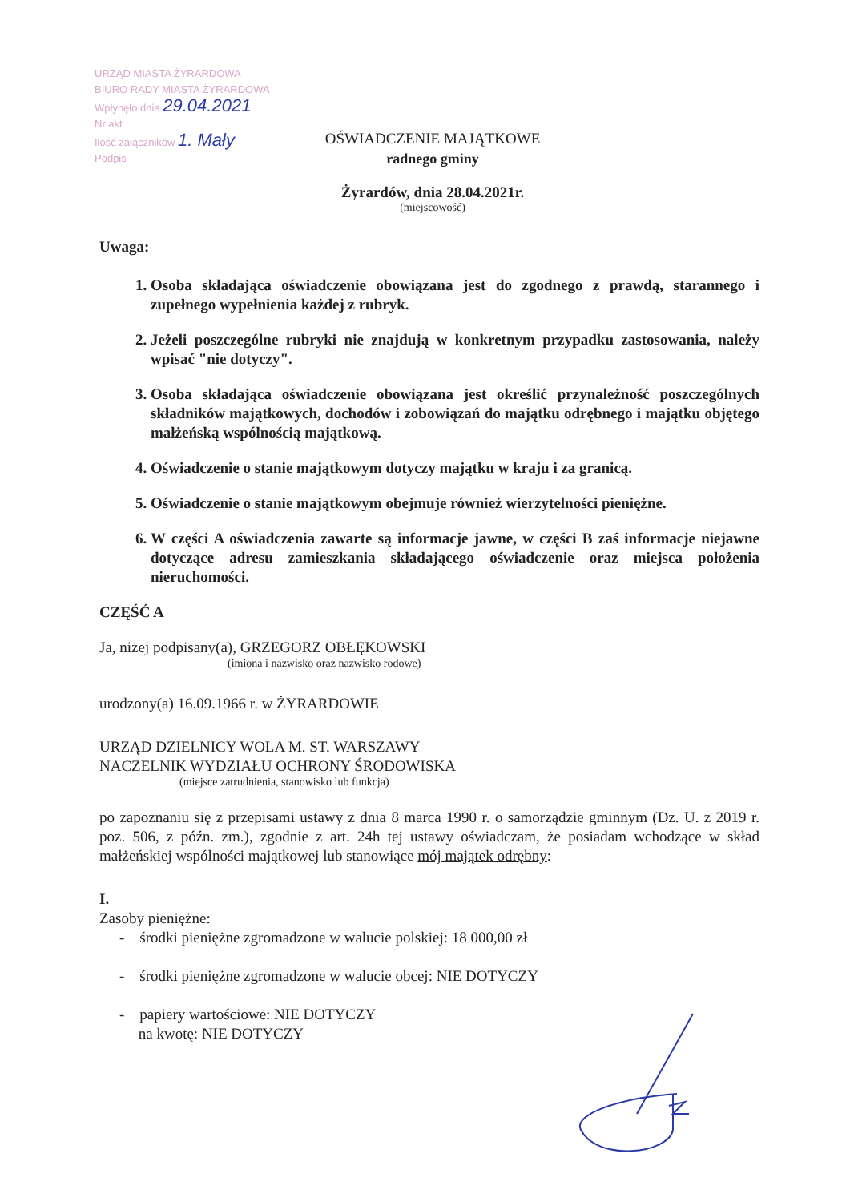URZĄD MIASTA ŻYRARDOWA
BIURO RADY MIASTA ŻYRARDOWA
Wpłynęło dnia 29.04.2021
Nr akt
Ilość załączników 1. Mały
Podpis
OŚWIADCZENIE MAJĄTKOWE
radnego gminy
Żyrardów, dnia 28.04.2021r.
(miejscowość)
Uwaga:
1. Osoba składająca oświadczenie obowiązana jest do zgodnego z prawdą, starannego i zupełnego wypełnienia każdej z rubryk.
2. Jeżeli poszczególne rubryki nie znajdują w konkretnym przypadku zastosowania, należy wpisać "nie dotyczy".
3. Osoba składająca oświadczenie obowiązana jest określić przynależność poszczególnych składników majątkowych, dochodów i zobowiązań do majątku odrębnego i majątku objętego małżeńską wspólnością majątkową.
4. Oświadczenie o stanie majątkowym dotyczy majątku w kraju i za granicą.
5. Oświadczenie o stanie majątkowym obejmuje również wierzytelności pieniężne.
6. W części A oświadczenia zawarte są informacje jawne, w części B zaś informacje niejawne dotyczące adresu zamieszkania składającego oświadczenie oraz miejsca położenia nieruchomości.
CZĘŚĆ A
Ja, niżej podpisany(a), GRZEGORZ OBŁĘKOWSKI
(imiona i nazwisko oraz nazwisko rodowe)
urodzony(a) 16.09.1966 r. w ŻYRARDOWIE
URZĄD DZIELNICY WOLA M. ST. WARSZAWY
NACZELNIK WYDZIAŁU OCHRONY ŚRODOWISKA
(miejsce zatrudnienia, stanowisko lub funkcja)
po zapoznaniu się z przepisami ustawy z dnia 8 marca 1990 r. o samorządzie gminnym (Dz. U. z 2019 r. poz. 506, z późn. zm.), zgodnie z art. 24h tej ustawy oświadczam, że posiadam wchodzące w skład małżeńskiej wspólności majątkowej lub stanowiące mój majątek odrębny:
I.
Zasoby pieniężne:
- środki pieniężne zgromadzone w walucie polskiej: 18 000,00 zł
- środki pieniężne zgromadzone w walucie obcej: NIE DOTYCZY
- papiery wartościowe: NIE DOTYCZY
na kwotę: NIE DOTYCZY